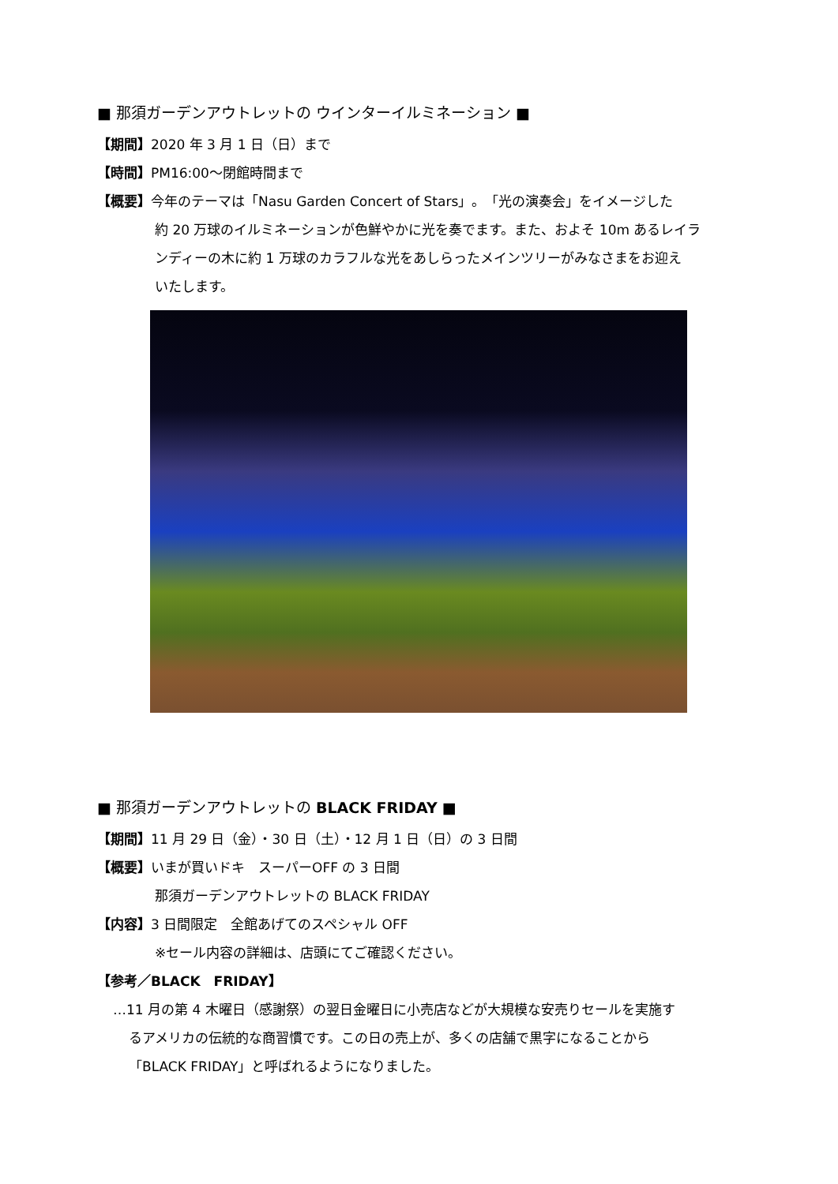■ 那須ガーデンアウトレットの ウインターイルミネーション ■
【期間】2020 年 3 月 1 日（日）まで
【時間】PM16:00～閉館時間まで
【概要】今年のテーマは「Nasu Garden Concert of Stars」。「光の演奏会」をイメージした
約 20 万球のイルミネーションが色鮮やかに光を奏でます。また、およそ 10m あるレイラ
ンディーの木に約 1 万球のカラフルな光をあしらったメインツリーがみなさまをお迎え
いたします。
■ 那須ガーデンアウトレットの BLACK FRIDAY ■
【期間】11 月 29 日（金）・30 日（土）・12 月 1 日（日）の 3 日間
【概要】いまが買いドキ　スーパーOFF の 3 日間
那須ガーデンアウトレットの BLACK FRIDAY
【内容】3 日間限定　全館あげてのスペシャル OFF
※セール内容の詳細は、店頭にてご確認ください。
【参考／BLACK　FRIDAY】
…11 月の第 4 木曜日（感謝祭）の翌日金曜日に小売店などが大規模な安売りセールを実施す
るアメリカの伝統的な商習慣です。この日の売上が、多くの店舗で黒字になることから
「BLACK FRIDAY」と呼ばれるようになりました。